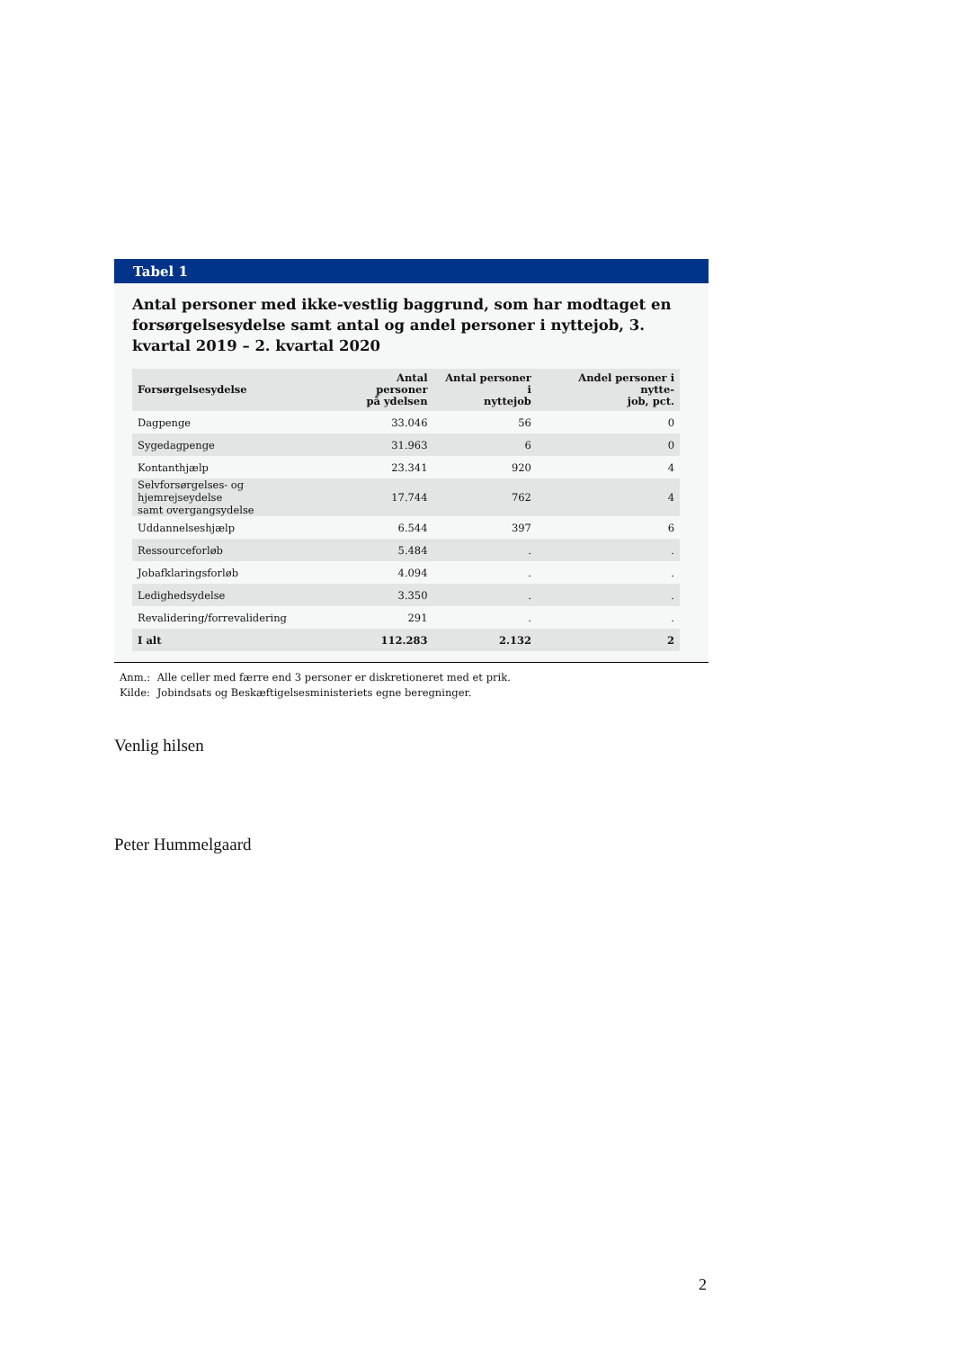Tabel 1
Antal personer med ikke-vestlig baggrund, som har modtaget en forsørgel­sesydelse samt antal og andel personer i nyttejob, 3. kvartal 2019 – 2. kvar­tal 2020
| Forsørgelsesydelse | Antal personer på ydelsen | Antal personer i nyttejob | Andel personer i nytte- job, pct. |
| --- | --- | --- | --- |
| Dagpenge | 33.046 | 56 | 0 |
| Sygedagpenge | 31.963 | 6 | 0 |
| Kontanthjælp | 23.341 | 920 | 4 |
| Selvforsørgelses- og hjemrejseydelse samt overgangsydelse | 17.744 | 762 | 4 |
| Uddannelseshjælp | 6.544 | 397 | 6 |
| Ressourceforløb | 5.484 | . | . |
| Jobafklaringsforløb | 4.094 | . | . |
| Ledighedsydelse | 3.350 | . | . |
| Revalidering/forrevalidering | 291 | . | . |
| I alt | 112.283 | 2.132 | 2 |
Anm.: Alle celler med færre end 3 personer er diskretioneret med et prik.
Kilde: Jobindsats og Beskæftigelsesministeriets egne beregninger.
Venlig hilsen
Peter Hummelgaard
2